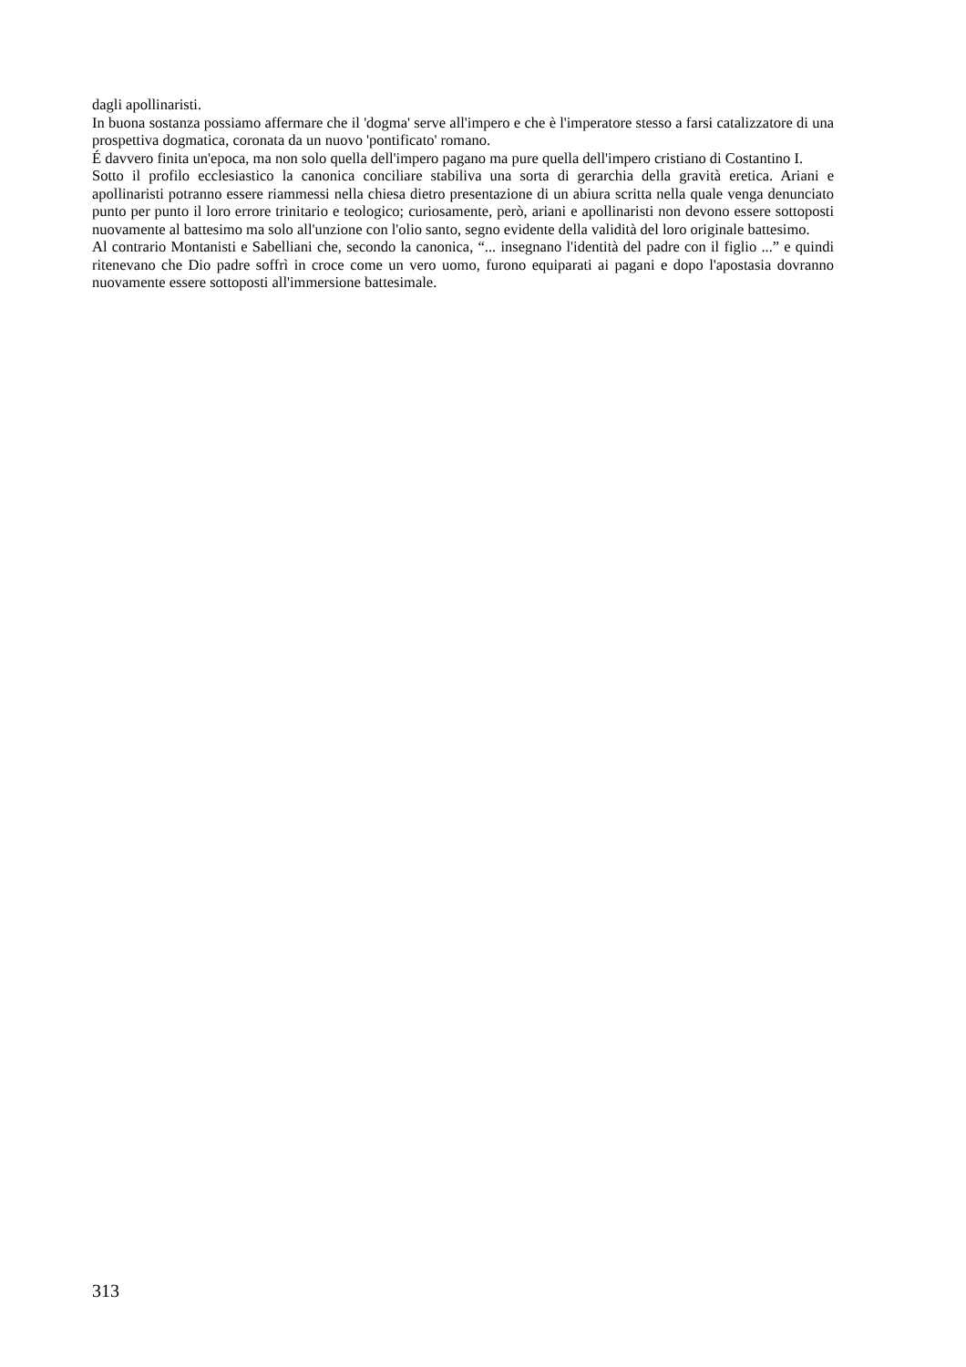dagli apollinaristi.
In buona sostanza possiamo affermare che il 'dogma' serve all'impero e che è l'imperatore stesso a farsi catalizzatore di una prospettiva dogmatica, coronata da un nuovo 'pontificato' romano.
É davvero finita un'epoca, ma non solo quella dell'impero pagano ma pure quella dell'impero cristiano di Costantino I.
Sotto il profilo ecclesiastico la canonica conciliare stabiliva una sorta di gerarchia della gravità eretica. Ariani e apollinaristi potranno essere riammessi nella chiesa dietro presentazione di un abiura scritta nella quale venga denunciato punto per punto il loro errore trinitario e teologico; curiosamente, però, ariani e apollinaristi non devono essere sottoposti nuovamente al battesimo ma solo all'unzione con l'olio santo, segno evidente della validità del loro originale battesimo.
Al contrario Montanisti e Sabelliani che, secondo la canonica, “... insegnano l'identità del padre con il figlio ...” e quindi ritenevano che Dio padre soffrì in croce come un vero uomo, furono equiparati ai pagani e dopo l'apostasia dovranno nuovamente essere sottoposti all'immersione battesimale.
313